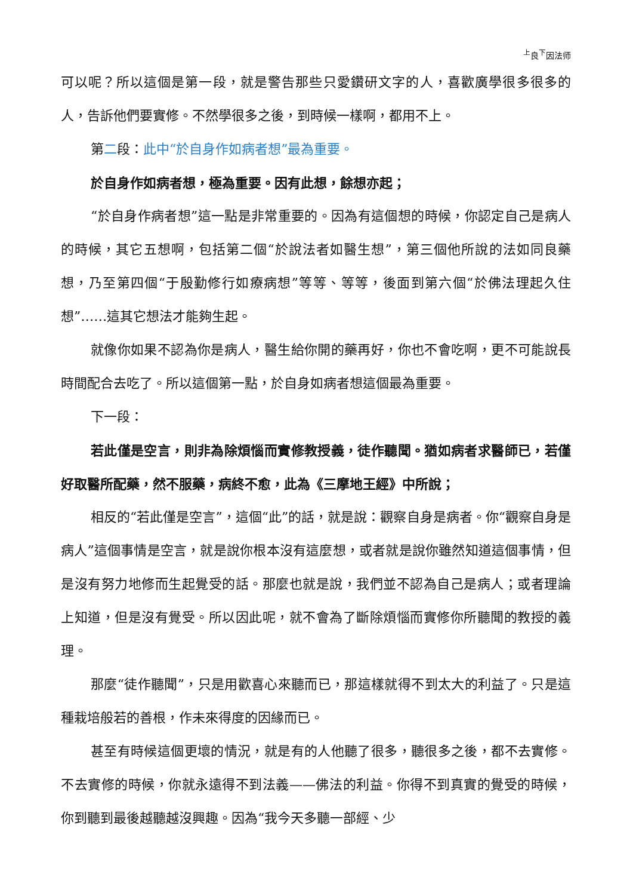<sup>上</sup>良<sup>下</sup>因法师
可以呢？所以這個是第一段，就是警告那些只愛鑽研文字的人，喜歡廣學很多很多的人，告訴他們要實修。不然學很多之後，到時候一樣啊，都用不上。
第二段：此中“於自身作如病者想”最為重要。
於自身作如病者想，極為重要。因有此想，餘想亦起；
“於自身作病者想”這一點是非常重要的。因為有這個想的時候，你認定自己是病人的時候，其它五想啊，包括第二個“於說法者如醫生想”，第三個他所說的法如同良藥想，乃至第四個“于殷勤修行如療病想”等等、等等，後面到第六個“於佛法理起久住想”……這其它想法才能夠生起。
就像你如果不認為你是病人，醫生給你開的藥再好，你也不會吃啊，更不可能說長時間配合去吃了。所以這個第一點，於自身如病者想這個最為重要。
下一段：
若此僅是空言，則非為除煩惱而實修教授義，徒作聽聞。猶如病者求醫師已，若僅好取醫所配藥，然不服藥，病終不愈，此為《三摩地王經》中所說；
相反的“若此僅是空言”，這個“此”的話，就是說：觀察自身是病者。你“觀察自身是病人”這個事情是空言，就是說你根本沒有這麼想，或者就是說你雖然知道這個事情，但是沒有努力地修而生起覺受的話。那麼也就是說，我們並不認為自己是病人；或者理論上知道，但是沒有覺受。所以因此呢，就不會為了斷除煩惱而實修你所聽聞的教授的義理。
那麼“徒作聽聞”，只是用歡喜心來聽而已，那這樣就得不到太大的利益了。只是這種栽培般若的善根，作未來得度的因緣而已。
甚至有時候這個更壞的情況，就是有的人他聽了很多，聽很多之後，都不去實修。不去實修的時候，你就永遠得不到法義——佛法的利益。你得不到真實的覺受的時候，你到聽到最後越聽越沒興趣。因為“我今天多聽一部經、少